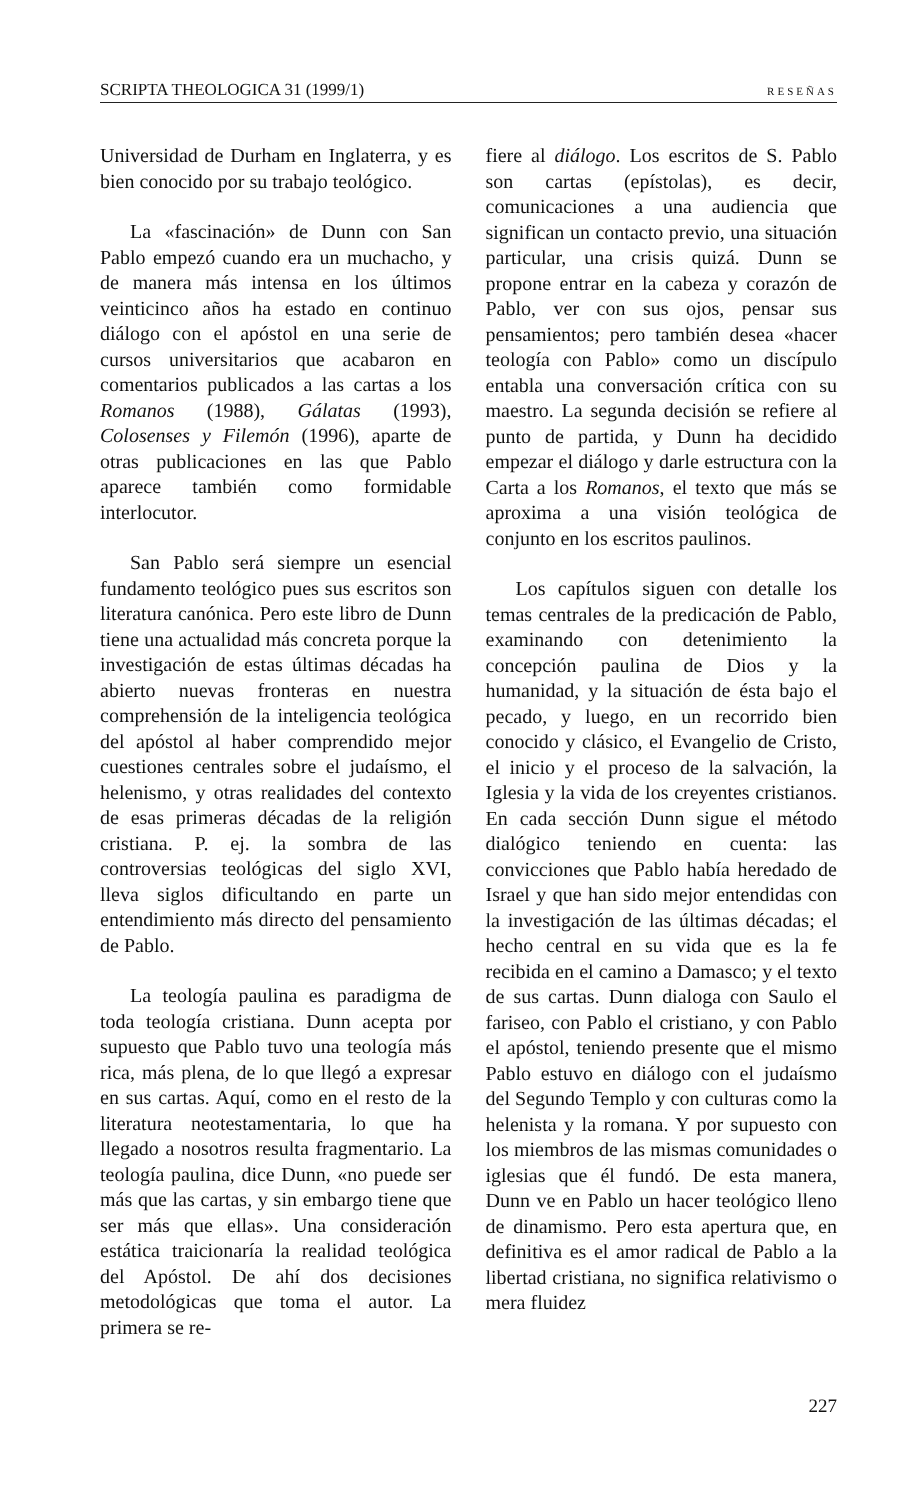SCRIPTA THEOLOGICA 31 (1999/1) RESEÑAS
Universidad de Durham en Inglaterra, y es bien conocido por su trabajo teológico.
La «fascinación» de Dunn con San Pablo empezó cuando era un muchacho, y de manera más intensa en los últimos veinticinco años ha estado en continuo diálogo con el apóstol en una serie de cursos universitarios que acabaron en comentarios publicados a las cartas a los Romanos (1988), Gálatas (1993), Colosenses y Filemón (1996), aparte de otras publicaciones en las que Pablo aparece también como formidable interlocutor.
San Pablo será siempre un esencial fundamento teológico pues sus escritos son literatura canónica. Pero este libro de Dunn tiene una actualidad más concreta porque la investigación de estas últimas décadas ha abierto nuevas fronteras en nuestra comprehensión de la inteligencia teológica del apóstol al haber comprendido mejor cuestiones centrales sobre el judaísmo, el helenismo, y otras realidades del contexto de esas primeras décadas de la religión cristiana. P. ej. la sombra de las controversias teológicas del siglo XVI, lleva siglos dificultando en parte un entendimiento más directo del pensamiento de Pablo.
La teología paulina es paradigma de toda teología cristiana. Dunn acepta por supuesto que Pablo tuvo una teología más rica, más plena, de lo que llegó a expresar en sus cartas. Aquí, como en el resto de la literatura neotestamentaria, lo que ha llegado a nosotros resulta fragmentario. La teología paulina, dice Dunn, «no puede ser más que las cartas, y sin embargo tiene que ser más que ellas». Una consideración estática traicionaría la realidad teológica del Apóstol. De ahí dos decisiones metodológicas que toma el autor. La primera se re-
fiere al diálogo. Los escritos de S. Pablo son cartas (epístolas), es decir, comunicaciones a una audiencia que significan un contacto previo, una situación particular, una crisis quizá. Dunn se propone entrar en la cabeza y corazón de Pablo, ver con sus ojos, pensar sus pensamientos; pero también desea «hacer teología con Pablo» como un discípulo entabla una conversación crítica con su maestro. La segunda decisión se refiere al punto de partida, y Dunn ha decidido empezar el diálogo y darle estructura con la Carta a los Romanos, el texto que más se aproxima a una visión teológica de conjunto en los escritos paulinos.
Los capítulos siguen con detalle los temas centrales de la predicación de Pablo, examinando con detenimiento la concepción paulina de Dios y la humanidad, y la situación de ésta bajo el pecado, y luego, en un recorrido bien conocido y clásico, el Evangelio de Cristo, el inicio y el proceso de la salvación, la Iglesia y la vida de los creyentes cristianos. En cada sección Dunn sigue el método dialógico teniendo en cuenta: las convicciones que Pablo había heredado de Israel y que han sido mejor entendidas con la investigación de las últimas décadas; el hecho central en su vida que es la fe recibida en el camino a Damasco; y el texto de sus cartas. Dunn dialoga con Saulo el fariseo, con Pablo el cristiano, y con Pablo el apóstol, teniendo presente que el mismo Pablo estuvo en diálogo con el judaísmo del Segundo Templo y con culturas como la helenista y la romana. Y por supuesto con los miembros de las mismas comunidades o iglesias que él fundó. De esta manera, Dunn ve en Pablo un hacer teológico lleno de dinamismo. Pero esta apertura que, en definitiva es el amor radical de Pablo a la libertad cristiana, no significa relativismo o mera fluidez
227